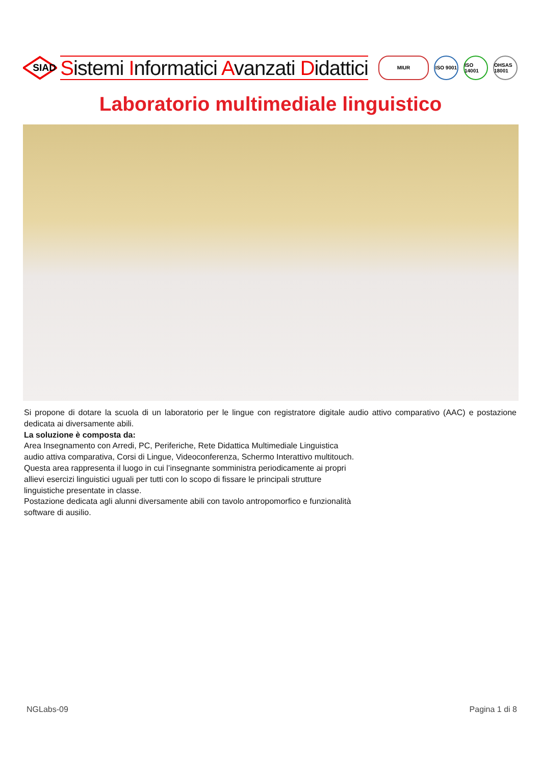SIAD
Sistemi Informatici Avanzati Didattici
MIUR ISO 9001
ISO 14001
OHSAS 18001
Laboratorio multimediale linguistico
Si propone di dotare la scuola di un laboratorio per le lingue con registratore digitale audio attivo comparativo (AAC) e postazione dedicata ai diversamente abili.
La soluzione è composta da:
Area Insegnamento con Arredi, PC, Periferiche, Rete Didattica Multimediale Linguistica
audio attiva comparativa, Corsi di Lingue, Videoconferenza, Schermo Interattivo multitouch.
Questa area rappresenta il luogo in cui l’insegnante somministra periodicamente ai propri
allievi esercizi linguistici uguali per tutti con lo scopo di fissare le principali strutture
linguistiche presentate in classe.
Postazione dedicata agli alunni diversamente abili con tavolo antropomorfico e funzionalità
software di ausilio.
NGLabs-09 Pagina 1 di 8